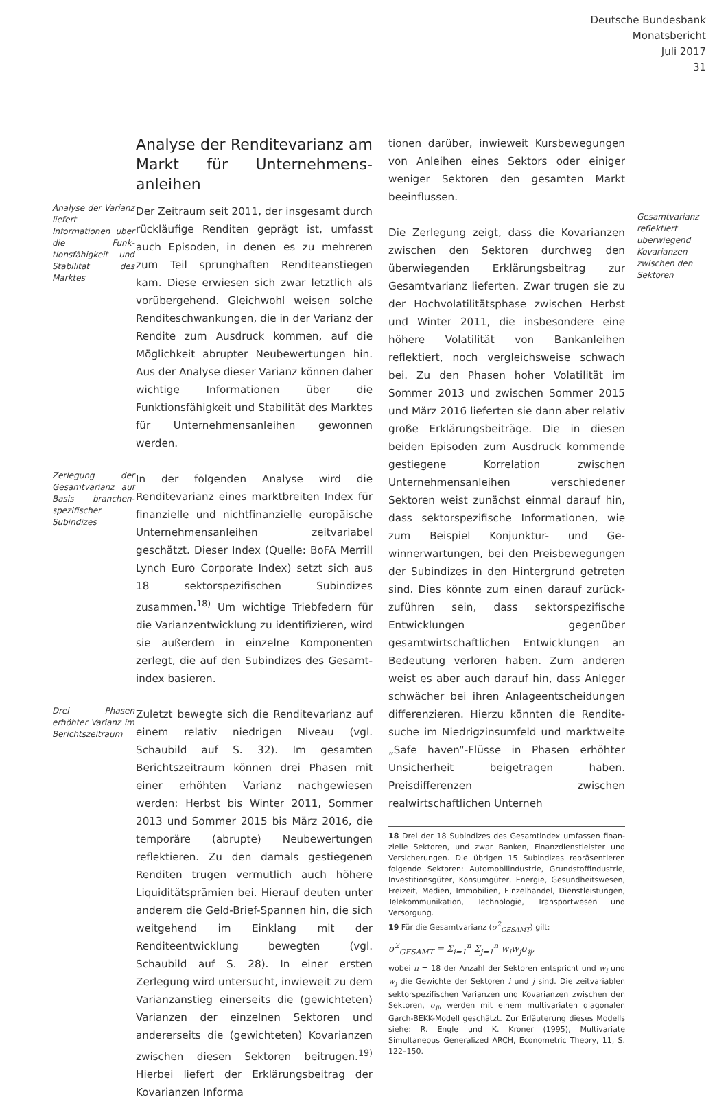Deutsche Bundesbank
Monatsbericht
Juli 2017
31
Analyse der Renditevarianz am Markt für Unternehmens­anleihen
Analyse der Varianz liefert Informationen über die Funk­tionsfähigkeit und Stabilität des Marktes
Der Zeitraum seit 2011, der insgesamt durch rückläufige Renditen geprägt ist, umfasst auch Episoden, in denen es zu mehreren zum Teil sprunghaften Renditeanstiegen kam. Diese erwiesen sich zwar letztlich als vorübergehend. Gleichwohl weisen solche Renditeschwankun­gen, die in der Varianz der Rendite zum Ausdruck kommen, auf die Möglichkeit abrupter Neube­wertungen hin. Aus der Analyse dieser Varianz können daher wichtige Informationen über die Funktionsfähigkeit und Stabilität des Marktes für Unternehmensanleihen gewonnen werden.
Zerlegung der Gesamtvarianz auf Basis branchen­spezifischer Subindizes
In der folgenden Analyse wird die Renditevari­anz eines marktbreiten Index für finanzielle und nichtfinanzielle europäische Unternehmens­anleihen zeitvariabel geschätzt. Dieser Index (Quelle: BoFA Merrill Lynch Euro Corporate Index) setzt sich aus 18 sektorspezifischen Subindizes zusammen.<sup>18)</sup> Um wichtige Trieb­federn für die Varianzentwicklung zu identifizie­ren, wird sie außerdem in einzelne Komponen­ten zerlegt, die auf den Subindizes des Gesamt­index basieren.
Drei Phasen erhöhter Varianz im Berichts­zeitraum
Zuletzt bewegte sich die Renditevarianz auf einem relativ niedrigen Niveau (vgl. Schaubild auf S. 32). Im gesamten Berichtszeitraum kön­nen drei Phasen mit einer erhöhten Varianz nachgewiesen werden: Herbst bis Winter 2011, Sommer 2013 und Sommer 2015 bis März 2016, die temporäre (abrupte) Neubewertun­gen reflektieren. Zu den damals gestiegenen Renditen trugen vermutlich auch höhere Liqui­ditätsprämien bei. Hierauf deuten unter ande­rem die Geld-Brief-Spannen hin, die sich weit­gehend im Einklang mit der Renditeentwicklung bewegten (vgl. Schaubild auf S. 28). In einer ersten Zerlegung wird untersucht, inwieweit zu dem Varianzanstieg einerseits die (gewichteten) Varianzen der einzelnen Sektoren und anderer­seits die (gewichteten) Kovarianzen zwischen diesen Sektoren beitrugen.<sup>19)</sup> Hierbei liefert der Erklärungsbeitrag der Kovarianzen Informa­
tionen darüber, inwieweit Kursbewegungen von Anleihen eines Sektors oder einiger weni­ger Sektoren den gesamten Markt beeinflussen.
Die Zerlegung zeigt, dass die Kovarianzen zwi­schen den Sektoren durchweg den überwie­genden Erklärungsbeitrag zur Gesamtvarianz lieferten. Zwar trugen sie zu der Hochvolatili­tätsphase zwischen Herbst und Winter 2011, die insbesondere eine höhere Volatilität von Bankanleihen reflektiert, noch vergleichsweise schwach bei. Zu den Phasen hoher Volatilität im Sommer 2013 und zwischen Sommer 2015 und März 2016 lieferten sie dann aber relativ große Erklärungsbeiträge. Die in diesen beiden Epi­soden zum Ausdruck kommende gestiegene Korrelation zwischen Unternehmensanleihen verschiedener Sektoren weist zunächst einmal darauf hin, dass sektorspezifische Informa­tionen, wie zum Beispiel Konjunktur- und Ge­winnerwartungen, bei den Preisbewegungen der Subindizes in den Hintergrund getreten sind. Dies könnte zum einen darauf zurück­zuführen sein, dass sektorspezifische Entwick­lungen gegenüber gesamtwirtschaftlichen Ent­wicklungen an Bedeutung verloren haben. Zum anderen weist es aber auch darauf hin, dass An­leger schwächer bei ihren Anlageentscheidun­gen differenzieren. Hierzu könnten die Rendite­suche im Niedrigzinsumfeld und marktweite „Safe haven“-Flüsse in Phasen erhöhter Unsicherheit beigetragen haben. Preisdifferen­zen zwischen realwirtschaftlichen Unterneh­
18 Drei der 18 Subindizes des Gesamtindex umfassen finan­zielle Sektoren, und zwar Banken, Finanzdienstleister und Versicherungen. Die übrigen 15 Subindizes repräsentieren folgende Sektoren: Automobilindustrie, Grundstoffindus­trie, Investitionsgüter, Konsumgüter, Energie, Gesundheits­wesen, Freizeit, Medien, Immobilien, Einzelhandel, Dienst­leistungen, Telekommunikation, Technologie, Transport­wesen und Versorgung.
19 Für die Gesamtvarianz (σ<sup>2</sup><sub>GESAMT</sub>) gilt:
σ<sup>2</sup><sub>GESAMT</sub> = Σ<sub>i=1</sub><sup>n</sup> Σ<sub>j=1</sub><sup>n</sup> w<sub>i</sub>w<sub>j</sub>σ<sub>ij</sub>,
wobei n = 18 der Anzahl der Sektoren entspricht und w<sub>i</sub> und w<sub>j</sub> die Gewichte der Sektoren i und j sind. Die zeitvari­ablen sektorspezifischen Varianzen und Kovarianzen zwi­schen den Sektoren, σ<sub>ij</sub>, werden mit einem multivariaten diagonalen Garch-BEKK-Modell geschätzt. Zur Erläuterung dieses Modells siehe: R. Engle und K. Kroner (1995), Multi­variate Simultaneous Generalized ARCH, Econometric The­ory, 11, S. 122–150.
Gesamtvarianz reflektiert überwiegend Kovarianzen zwischen den Sektoren